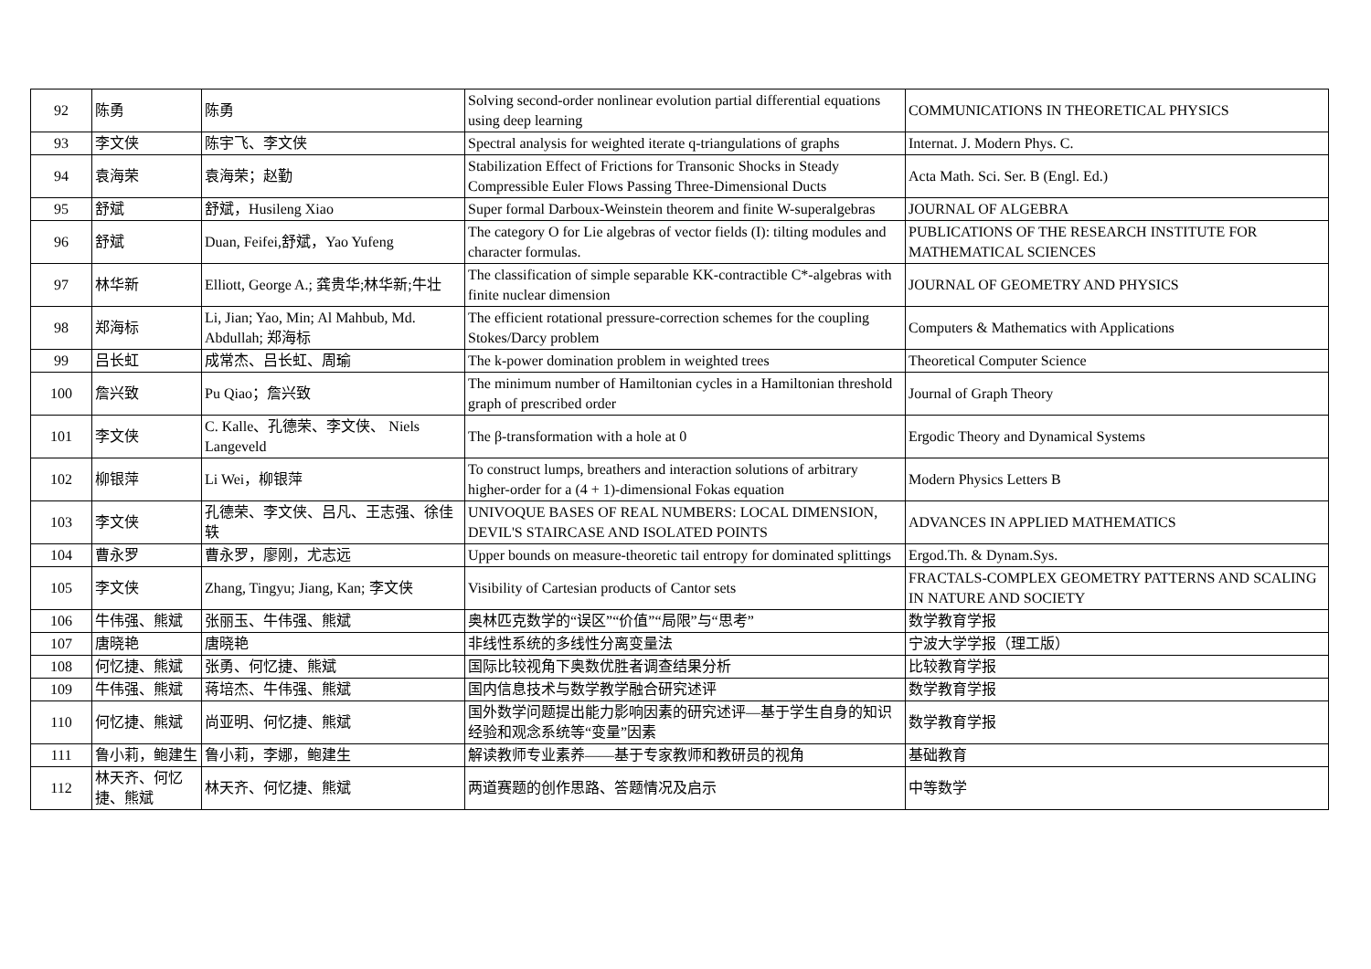| 92 | 陈勇 | 陈勇 | Solving second-order nonlinear evolution partial differential equations using deep learning | COMMUNICATIONS IN THEORETICAL PHYSICS |
| 93 | 李文侠 | 陈宇飞、李文侠 | Spectral analysis for weighted iterate q-triangulations of graphs | Internat. J. Modern Phys. C. |
| 94 | 袁海荣 | 袁海荣；赵勤 | Stabilization Effect of Frictions for Transonic Shocks in Steady Compressible Euler Flows Passing Three-Dimensional Ducts | Acta Math. Sci. Ser. B (Engl. Ed.) |
| 95 | 舒斌 | 舒斌，Husileng Xiao | Super formal Darboux-Weinstein theorem and finite W-superalgebras | JOURNAL OF ALGEBRA |
| 96 | 舒斌 | Duan, Feifei,舒斌，Yao Yufeng | The category O for Lie algebras of vector fields (I): tilting modules and character formulas. | PUBLICATIONS OF THE RESEARCH INSTITUTE FOR MATHEMATICAL SCIENCES |
| 97 | 林华新 | Elliott, George A.; 龚贵华;林华新;牛壮 | The classification of simple separable KK-contractible C*-algebras with finite nuclear dimension | JOURNAL OF GEOMETRY AND PHYSICS |
| 98 | 郑海标 | Li, Jian; Yao, Min; Al Mahbub, Md. Abdullah; 郑海标 | The efficient rotational pressure-correction schemes for the coupling Stokes/Darcy problem | Computers & Mathematics with Applications |
| 99 | 吕长虹 | 成常杰、吕长虹、周瑜 | The k-power domination problem in weighted trees | Theoretical Computer Science |
| 100 | 詹兴致 | Pu Qiao；詹兴致 | The minimum number of Hamiltonian cycles in a Hamiltonian threshold graph of prescribed order | Journal of Graph Theory |
| 101 | 李文侠 | C. Kalle、孔德荣、李文侠、 Niels Langeveld | The β-transformation with a hole at 0 | Ergodic Theory and Dynamical Systems |
| 102 | 柳银萍 | Li Wei，柳银萍 | To construct lumps, breathers and interaction solutions of arbitrary higher-order for a (4 + 1)-dimensional Fokas equation | Modern Physics Letters B |
| 103 | 李文侠 | 孔德荣、李文侠、吕凡、王志强、徐佳轶 | UNIVOQUE BASES OF REAL NUMBERS: LOCAL DIMENSION, DEVIL'S STAIRCASE AND ISOLATED POINTS | ADVANCES IN APPLIED MATHEMATICS |
| 104 | 曹永罗 | 曹永罗，廖刚，尤志远 | Upper bounds on measure-theoretic tail entropy for dominated splittings | Ergod.Th. & Dynam.Sys. |
| 105 | 李文侠 | Zhang, Tingyu; Jiang, Kan; 李文侠 | Visibility of Cartesian products of Cantor sets | FRACTALS-COMPLEX GEOMETRY PATTERNS AND SCALING IN NATURE AND SOCIETY |
| 106 | 牛伟强、熊斌 | 张丽玉、牛伟强、熊斌 | 奥林匹克数学的“误区”“价值”“局限”与“思考” | 数学教育学报 |
| 107 | 唐晓艳 | 唐晓艳 | 非线性系统的多线性分离变量法 | 宁波大学学报（理工版） |
| 108 | 何忆捷、熊斌 | 张勇、何忆捷、熊斌 | 国际比较视角下奥数优胜者调查结果分析 | 比较教育学报 |
| 109 | 牛伟强、熊斌 | 蒋培杰、牛伟强、熊斌 | 国内信息技术与数学教学融合研究述评 | 数学教育学报 |
| 110 | 何忆捷、熊斌 | 尚亚明、何忆捷、熊斌 | 国外数学问题提出能力影响因素的研究述评—基于学生自身的知识经验和观念系统等“变量”因素 | 数学教育学报 |
| 111 | 鲁小莉，鲍建生 | 鲁小莉，李娜，鲍建生 | 解读教师专业素养——基于专家教师和教研员的视角 | 基础教育 |
| 112 | 林天齐、何忆捷、熊斌 | 林天齐、何忆捷、熊斌 | 两道赛题的创作思路、答题情况及启示 | 中等数学 |